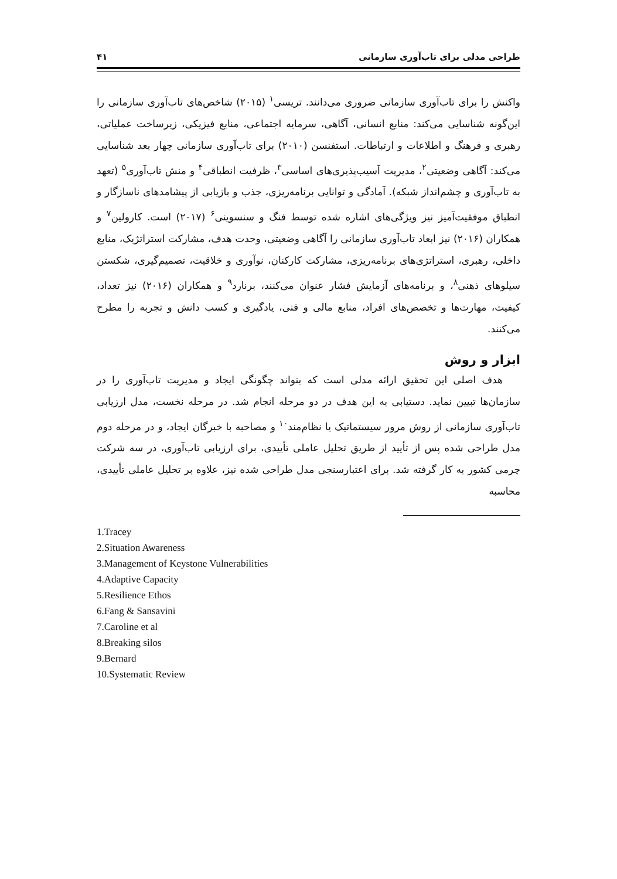طراحی مدلی برای تاب‌آوری سازمانی ۴۱
واکنش را برای تاب‌آوری سازمانی ضروری می‌دانند. تریسی<sup>۱</sup> (۲۰۱۵) شاخص‌های تاب‌آوری سازمانی را این‌گونه شناسایی می‌کند: منابع انسانی، آگاهی، سرمایه اجتماعی، منابع فیزیکی، زیرساخت عملیاتی، رهبری و فرهنگ و اطلاعات و ارتباطات. استفنسن (۲۰۱۰) برای تاب‌آوری سازمانی چهار بعد شناسایی می‌کند: آگاهی وضعیتی<sup>۲</sup>، مدیریت آسیب‌پذیری‌های اساسی<sup>۳</sup>، ظرفیت انطباقی<sup>۴</sup> و منش تاب‌آوری<sup>۵</sup> (تعهد به تاب‌آوری و چشم‌انداز شبکه). آمادگی و توانایی برنامه‌ریزی، جذب و بازیابی از پیشامدهای ناسازگار و انطباق موفقیت‌آمیز نیز ویژگی‌های اشاره شده توسط فنگ و سنسوینی<sup>۶</sup> (۲۰۱۷) است. کارولین<sup>۷</sup> و همکاران (۲۰۱۶) نیز ابعاد تاب‌آوری سازمانی را آگاهی وضعیتی، وحدت هدف، مشارکت استراتژیک، منابع داخلی، رهبری، استراتژی‌های برنامه‌ریزی، مشارکت کارکنان، نوآوری و خلاقیت، تصمیم‌گیری، شکستن سیلوهای ذهنی<sup>۸</sup>، و برنامه‌های آزمایش فشار عنوان می‌کنند، برنارد<sup>۹</sup> و همکاران (۲۰۱۶) نیز تعداد، کیفیت، مهارت‌ها و تخصص‌های افراد، منابع مالی و فنی، یادگیری و کسب دانش و تجربه را مطرح می‌کنند.
ابزار و روش
هدف اصلی این تحقیق ارائه مدلی است که بتواند چگونگی ایجاد و مدیریت تاب‌آوری را در سازمان‌ها تبیین نماید. دستیابی به این هدف در دو مرحله انجام شد. در مرحله نخست، مدل ارزیابی تاب‌آوری سازمانی از روش مرور سیستماتیک یا نظام‌مند<sup>۱۰</sup> و مصاحبه با خبرگان ایجاد، و در مرحله دوم مدل طراحی شده پس از تأیید از طریق تحلیل عاملی تأییدی، برای ارزیابی تاب‌آوری، در سه شرکت چرمی کشور به کار گرفته شد. برای اعتبارسنجی مدل طراحی شده نیز، علاوه بر تحلیل عاملی تأییدی، محاسبه
1.Tracey
2.Situation Awareness
3.Management of Keystone Vulnerabilities
4.Adaptive Capacity
5.Resilience Ethos
6.Fang & Sansavini
7.Caroline et al
8.Breaking silos
9.Bernard
10.Systematic Review